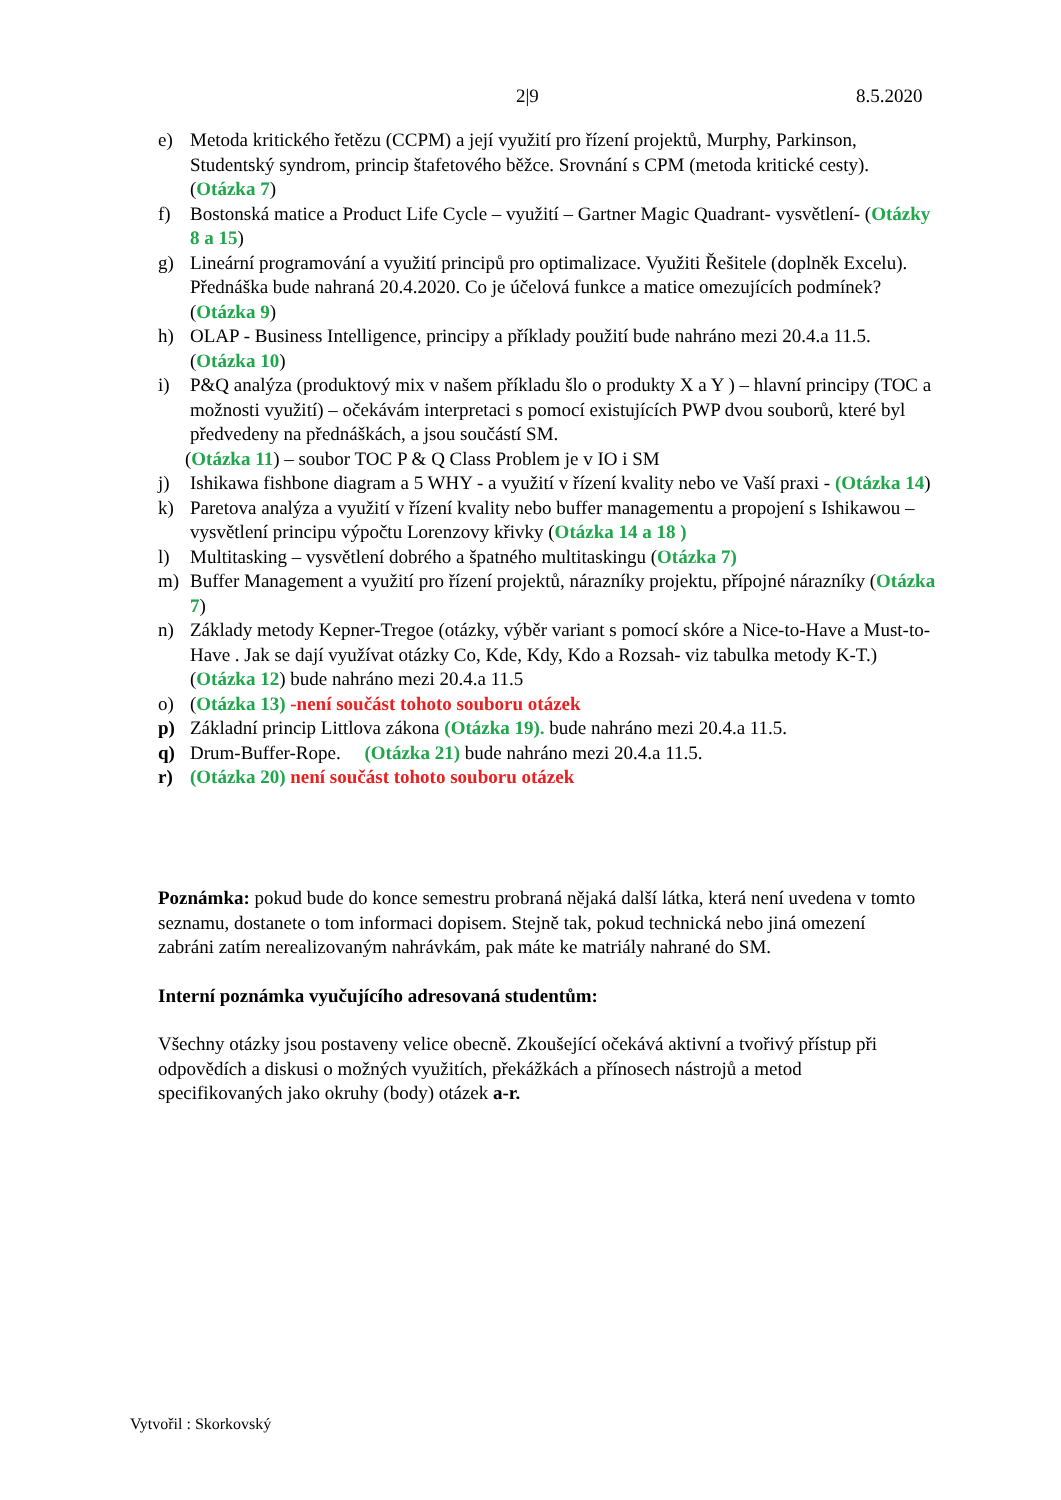2|9 8.5.2020
e) Metoda kritického řetězu (CCPM) a její využití pro řízení projektů, Murphy, Parkinson, Studentský syndrom, princip štafetového běžce. Srovnání s CPM (metoda kritické cesty). (Otázka 7)
f) Bostonská matice a Product Life Cycle – využití – Gartner Magic Quadrant- vysvětlení- (Otázky 8 a 15)
g) Lineární programování a využití principů pro optimalizace. Využiti Řešitele (doplněk Excelu). Přednáška bude nahraná 20.4.2020. Co je účelová funkce a matice omezujících podmínek? (Otázka 9)
h) OLAP - Business Intelligence, principy a příklady použití bude nahráno mezi 20.4.a 11.5. (Otázka 10)
i) P&Q analýza (produktový mix v našem příkladu šlo o produkty X a Y ) – hlavní principy (TOC a možnosti využití) – očekávám interpretaci s pomocí existujících PWP dvou souborů, které byl předvedeny na přednáškách, a jsou součástí SM.
(Otázka 11) – soubor TOC P & Q Class Problem je v IO i SM
j) Ishikawa fishbone diagram a 5 WHY - a využití v řízení kvality nebo ve Vaší praxi - (Otázka 14)
k) Paretova analýza a využití v řízení kvality nebo buffer managementu a propojení s Ishikawou – vysvětlení principu výpočtu Lorenzovy křivky (Otázka 14 a 18 )
l) Multitasking – vysvětlení dobrého a špatného multitaskingu (Otázka 7)
m) Buffer Management a využití pro řízení projektů, nárazníky projektu, přípojné nárazníky (Otázka 7)
n) Základy metody Kepner-Tregoe (otázky, výběr variant s pomocí skóre a Nice-to-Have a Must-to-Have . Jak se dají využívat otázky Co, Kde, Kdy, Kdo a Rozsah- viz tabulka metody K-T.) (Otázka 12) bude nahráno mezi 20.4.a 11.5
o) (Otázka 13) -není součást tohoto souboru otázek
p) Základní princip Littlova zákona (Otázka 19). bude nahráno mezi 20.4.a 11.5.
q) Drum-Buffer-Rope. (Otázka 21) bude nahráno mezi 20.4.a 11.5.
r) (Otázka 20) není součást tohoto souboru otázek
Poznámka: pokud bude do konce semestru probraná nějaká další látka, která není uvedena v tomto seznamu, dostanete o tom informaci dopisem. Stejně tak, pokud technická nebo jiná omezení zabráni zatím nerealizovaným nahrávkám, pak máte ke matriály nahrané do SM.
Interní poznámka vyučujícího adresovaná studentům:
Všechny otázky jsou postaveny velice obecně. Zkoušející očekává aktivní a tvořivý přístup při odpovědích a diskusi o možných využitích, překážkách a přínosech nástrojů a metod specifikovaných jako okruhy (body) otázek a-r.
Vytvořil : Skorkovský